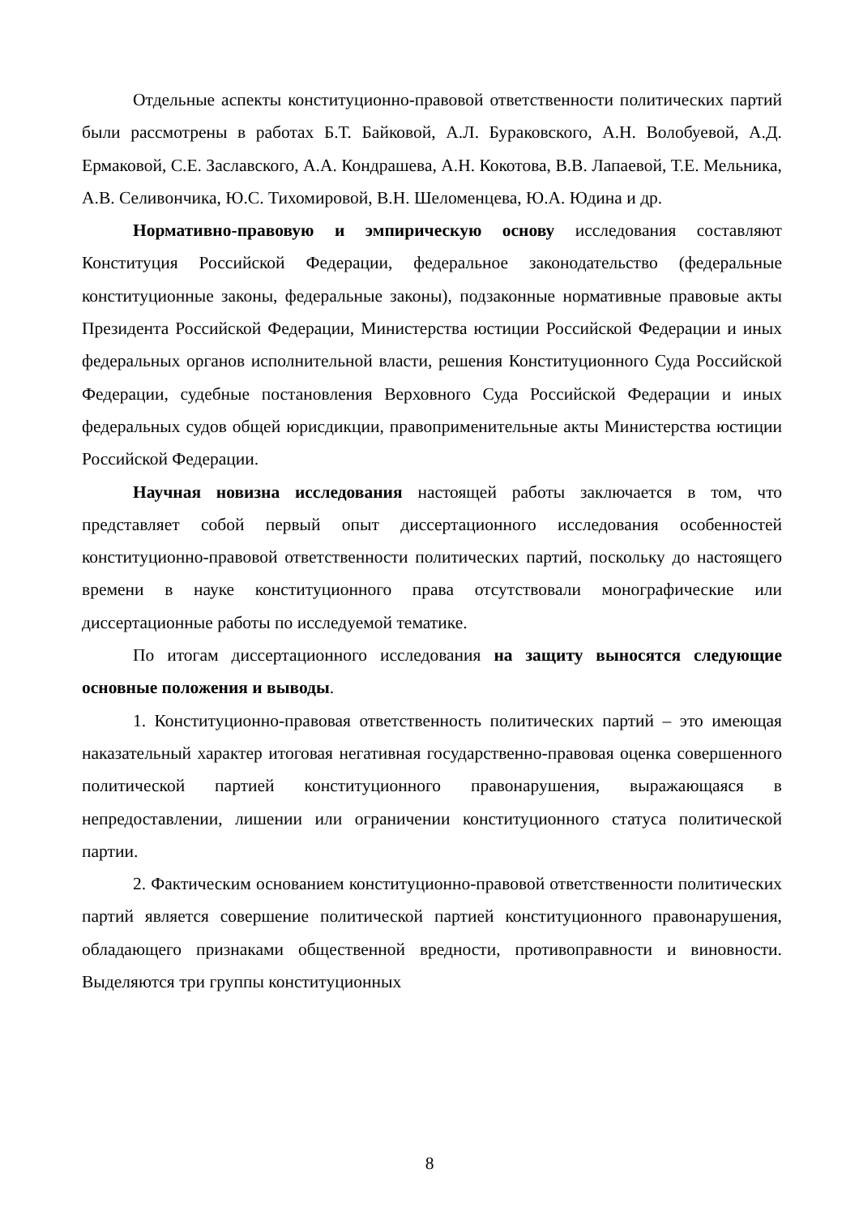Отдельные аспекты конституционно-правовой ответственности полити­ческих партий были рассмотрены в работах Б.Т. Байковой, А.Л. Бураковского, А.Н. Волобуевой, А.Д. Ермаковой, С.Е. Заславского, А.А. Кондрашева, А.Н. Кокотова, В.В. Лапаевой, Т.Е. Мельника, А.В. Селивончика, Ю.С. Тихо­мировой, В.Н. Шеломенцева, Ю.А. Юдина и др.
Нормативно-правовую и эмпирическую основу исследования состав­ляют Конституция Российской Федерации, федеральное законодательство (фе­деральные конституционные законы, федеральные законы), подзаконные нор­мативные правовые акты Президента Российской Федерации, Министерства юстиции Российской Федерации и иных федеральных органов исполнительной власти, решения Конституционного Суда Российской Федерации, судебные по­становления Верховного Суда Российской Федерации и иных федеральных су­дов общей юрисдикции, правоприменительные акты Министерства юстиции Российской Федерации.
Научная новизна исследования настоящей работы заключается в том, что представляет собой первый опыт диссертационного исследования особен­ностей конституционно-правовой ответственности политических партий, по­скольку до настоящего времени в науке конституционного права отсутствовали монографические или диссертационные работы по исследуемой тематике.
По итогам диссертационного исследования на защиту выносятся сле­дующие основные положения и выводы.
1. Конституционно-правовая ответственность политических партий – это имеющая наказательный характер итоговая негативная государственно-правовая оценка совершенного политической партией конституционного пра­вонарушения, выражающаяся в непредоставлении, лишении или ограничении конституционного статуса политической партии.
2. Фактическим основанием конституционно-правовой ответственности политических партий является совершение политической партией конституци­онного правонарушения, обладающего признаками общественной вредности, противоправности и виновности. Выделяются три группы конституционных
8